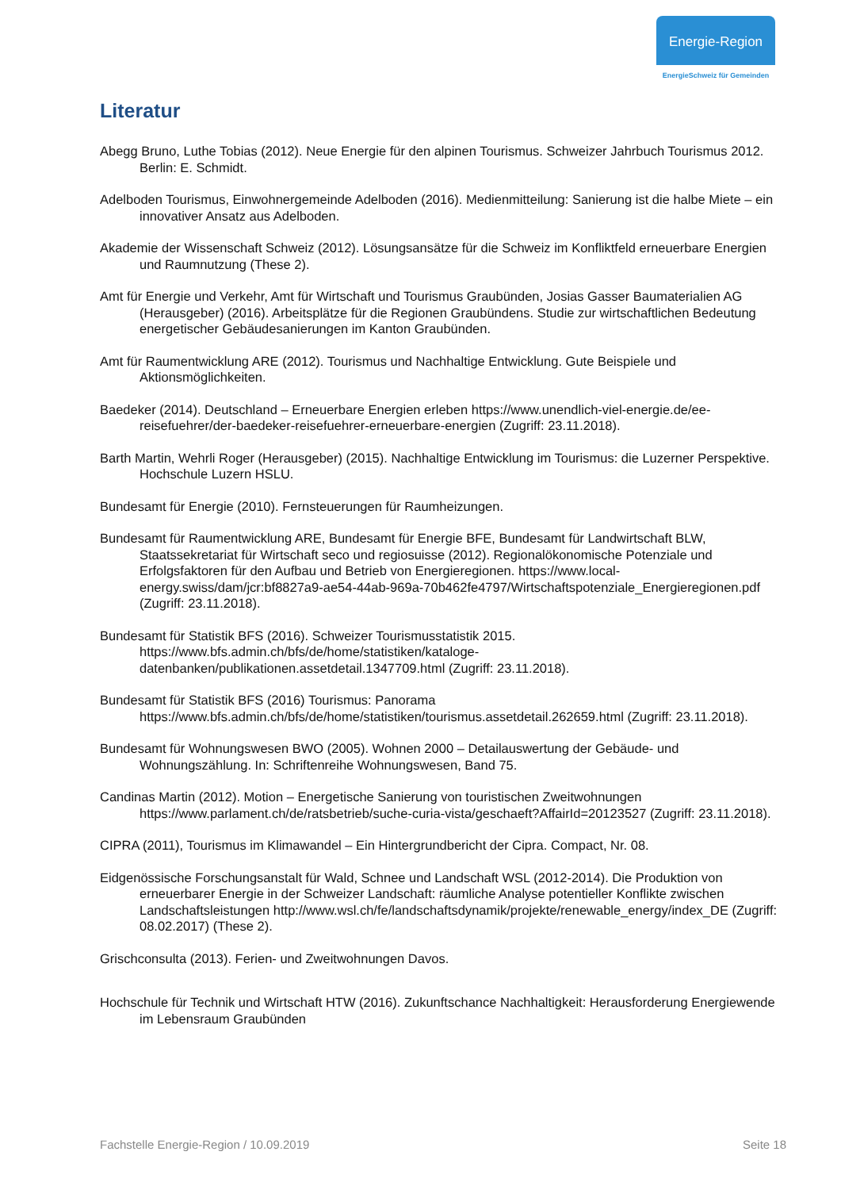Energie-Region
EnergieSchweiz für Gemeinden
Literatur
Abegg Bruno, Luthe Tobias (2012). Neue Energie für den alpinen Tourismus. Schweizer Jahrbuch Tourismus 2012. Berlin: E. Schmidt.
Adelboden Tourismus, Einwohnergemeinde Adelboden (2016). Medienmitteilung: Sanierung ist die halbe Miete – ein innovativer Ansatz aus Adelboden.
Akademie der Wissenschaft Schweiz (2012). Lösungsansätze für die Schweiz im Konfliktfeld erneuerbare Energien und Raumnutzung (These 2).
Amt für Energie und Verkehr, Amt für Wirtschaft und Tourismus Graubünden, Josias Gasser Baumaterialien AG (Herausgeber) (2016). Arbeitsplätze für die Regionen Graubündens. Studie zur wirtschaftlichen Bedeutung energetischer Gebäudesanierungen im Kanton Graubünden.
Amt für Raumentwicklung ARE (2012). Tourismus und Nachhaltige Entwicklung. Gute Beispiele und Aktionsmöglichkeiten.
Baedeker (2014). Deutschland – Erneuerbare Energien erleben https://www.unendlich-viel-energie.de/ee-reisefuehrer/der-baedeker-reisefuehrer-erneuerbare-energien (Zugriff: 23.11.2018).
Barth Martin, Wehrli Roger (Herausgeber) (2015). Nachhaltige Entwicklung im Tourismus: die Luzerner Perspektive. Hochschule Luzern HSLU.
Bundesamt für Energie (2010). Fernsteuerungen für Raumheizungen.
Bundesamt für Raumentwicklung ARE, Bundesamt für Energie BFE, Bundesamt für Landwirtschaft BLW, Staatssekretariat für Wirtschaft seco und regiosuisse (2012). Regionalökonomische Potenziale und Erfolgsfaktoren für den Aufbau und Betrieb von Energieregionen. https://www.local-energy.swiss/dam/jcr:bf8827a9-ae54-44ab-969a-70b462fe4797/Wirtschaftspotenziale_Energieregionen.pdf (Zugriff: 23.11.2018).
Bundesamt für Statistik BFS (2016). Schweizer Tourismusstatistik 2015. https://www.bfs.admin.ch/bfs/de/home/statistiken/kataloge-datenbanken/publikationen.assetdetail.1347709.html (Zugriff: 23.11.2018).
Bundesamt für Statistik BFS (2016) Tourismus: Panorama https://www.bfs.admin.ch/bfs/de/home/statistiken/tourismus.assetdetail.262659.html (Zugriff: 23.11.2018).
Bundesamt für Wohnungswesen BWO (2005). Wohnen 2000 – Detailauswertung der Gebäude- und Wohnungszählung. In: Schriftenreihe Wohnungswesen, Band 75.
Candinas Martin (2012). Motion – Energetische Sanierung von touristischen Zweitwohnungen https://www.parlament.ch/de/ratsbetrieb/suche-curia-vista/geschaeft?AffairId=20123527 (Zugriff: 23.11.2018).
CIPRA (2011), Tourismus im Klimawandel – Ein Hintergrundbericht der Cipra. Compact, Nr. 08.
Eidgenössische Forschungsanstalt für Wald, Schnee und Landschaft WSL (2012-2014). Die Produktion von erneuerbarer Energie in der Schweizer Landschaft: räumliche Analyse potentieller Konflikte zwischen Landschaftsleistungen http://www.wsl.ch/fe/landschaftsdynamik/projekte/renewable_energy/index_DE (Zugriff: 08.02.2017) (These 2).
Grischconsulta (2013). Ferien- und Zweitwohnungen Davos.
Hochschule für Technik und Wirtschaft HTW (2016). Zukunftschance Nachhaltigkeit: Herausforderung Energiewende im Lebensraum Graubünden
Fachstelle Energie-Region / 10.09.2019 Seite 18